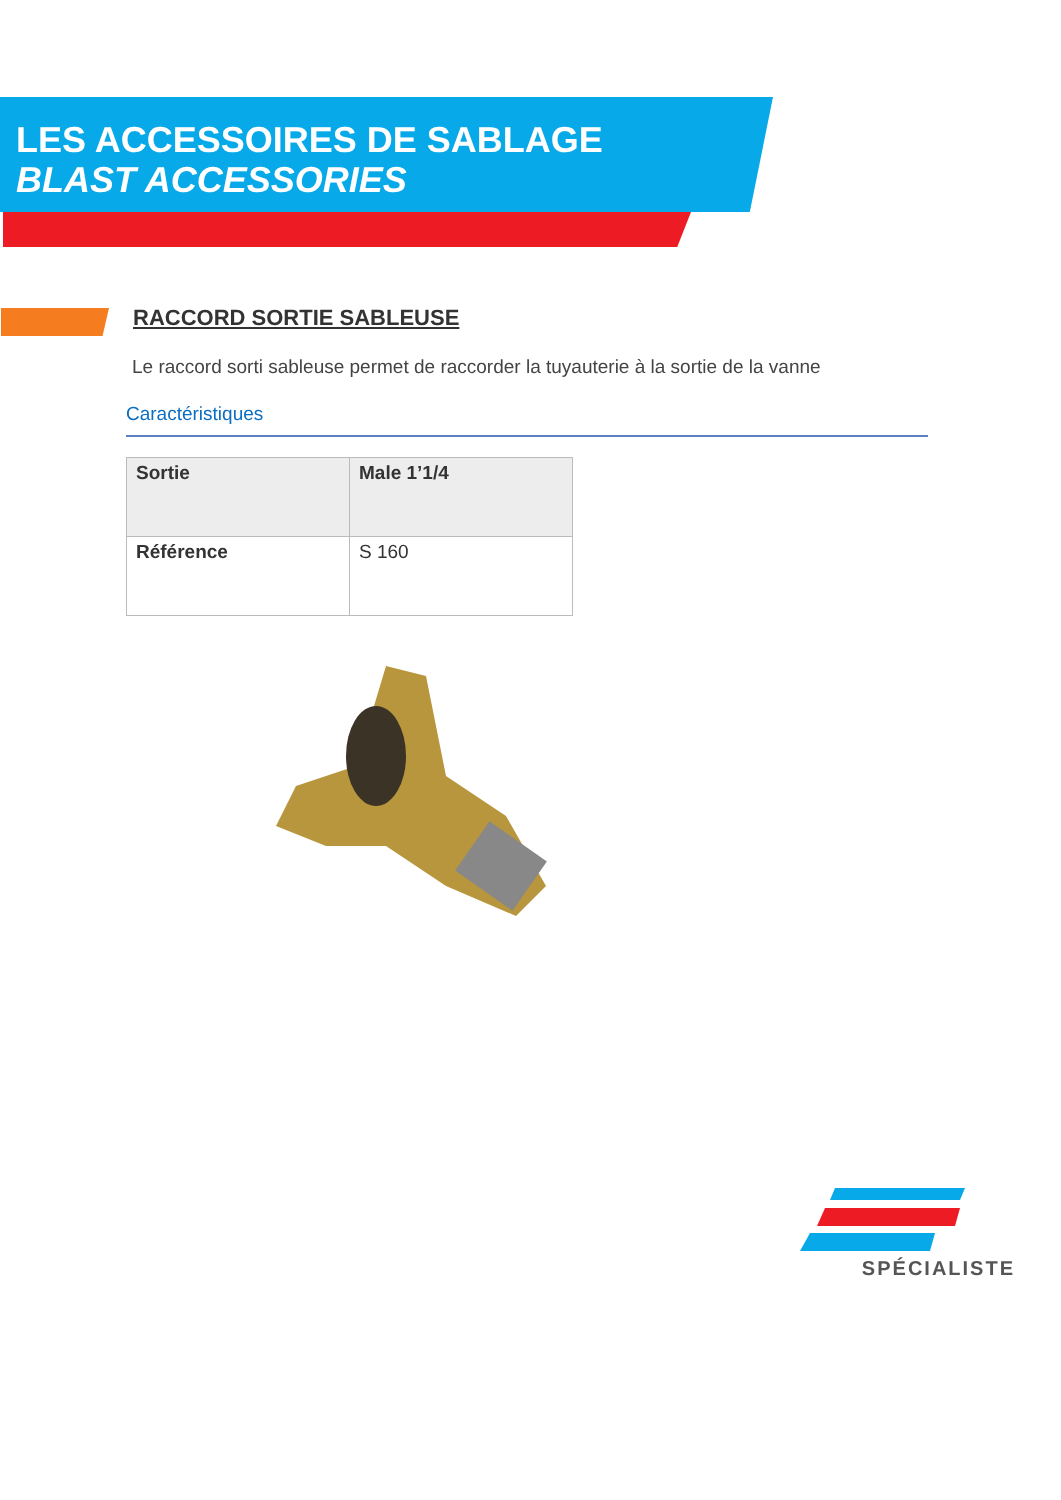LES ACCESSOIRES DE SABLAGE
BLAST ACCESSORIES
RACCORD SORTIE SABLEUSE
Le raccord sorti sableuse permet de raccorder la tuyauterie à la sortie de la vanne
Caractéristiques
| Sortie | Male 1’1/4 |
| Référence | S 160 |
SPÉCIALISTE